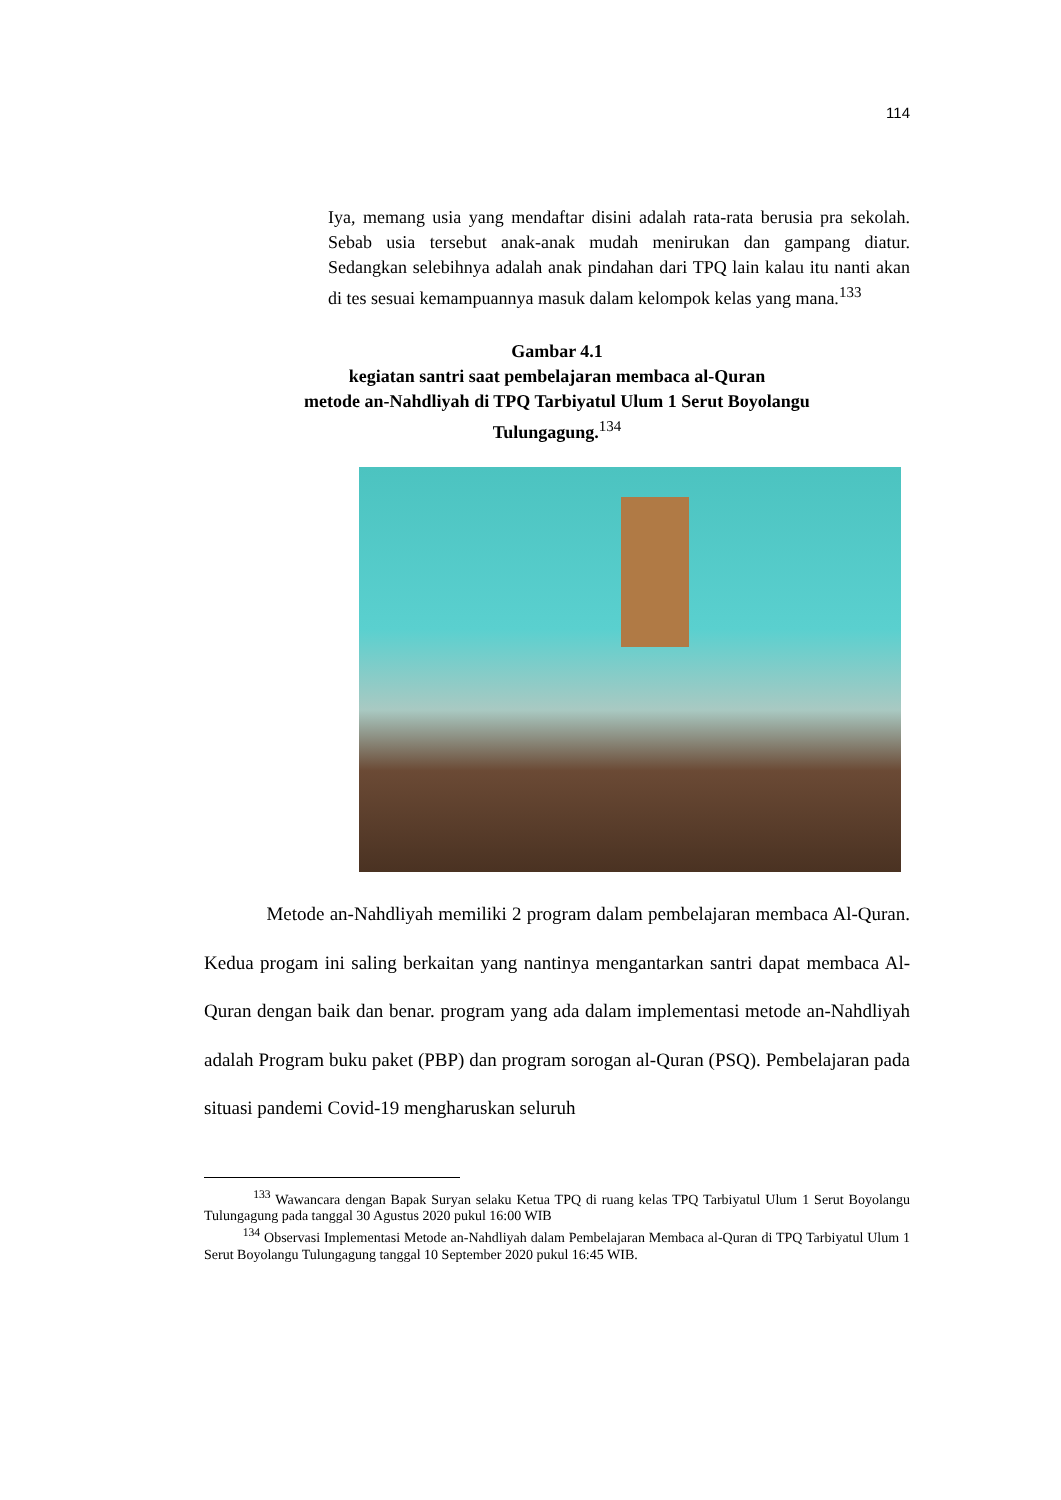114
Iya, memang usia yang mendaftar disini adalah rata-rata berusia pra sekolah. Sebab usia tersebut anak-anak mudah menirukan dan gampang diatur. Sedangkan selebihnya adalah anak pindahan dari TPQ lain kalau itu nanti akan di tes sesuai kemampuannya masuk dalam kelompok kelas yang mana.<sup>133</sup>
Gambar 4.1
kegiatan santri saat pembelajaran membaca al-Quran
metode an-Nahdliyah di TPQ Tarbiyatul Ulum 1 Serut Boyolangu
Tulungagung.<sup>134</sup>
Metode an-Nahdliyah memiliki 2 program dalam pembelajaran membaca Al-Quran. Kedua progam ini saling berkaitan yang nantinya mengantarkan santri dapat membaca Al-Quran dengan baik dan benar. program yang ada dalam implementasi metode an-Nahdliyah adalah Program buku paket (PBP) dan program sorogan al-Quran (PSQ). Pembelajaran pada situasi pandemi Covid-19 mengharuskan seluruh
<sup>133</sup> Wawancara dengan Bapak Suryan selaku Ketua TPQ di ruang kelas TPQ Tarbiyatul Ulum 1 Serut Boyolangu Tulungagung pada tanggal 30 Agustus 2020 pukul 16:00 WIB
<sup>134</sup> Observasi Implementasi Metode an-Nahdliyah dalam Pembelajaran Membaca al-Quran di TPQ Tarbiyatul Ulum 1 Serut Boyolangu Tulungagung tanggal 10 September 2020 pukul 16:45 WIB.